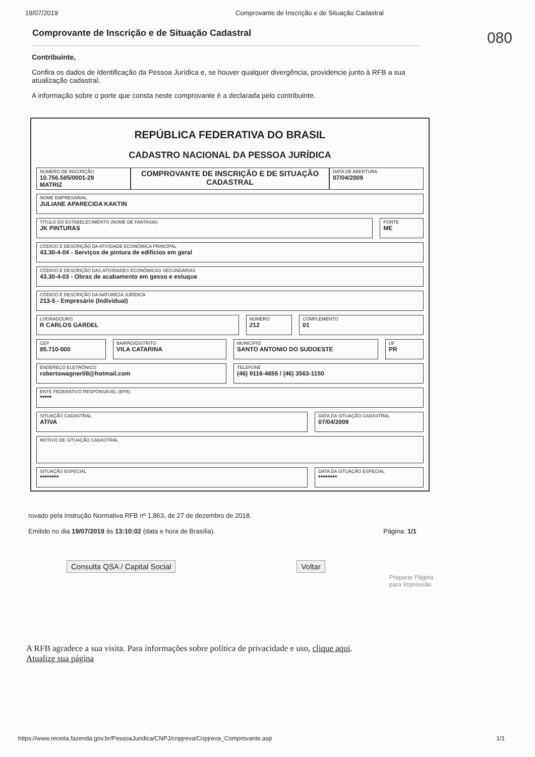19/07/2019 Comprovante de Inscrição e de Situação Cadastral
080
Comprovante de Inscrição e de Situação Cadastral
Contribuinte,
Confira os dados de Identificação da Pessoa Jurídica e, se houver qualquer divergência, providencie junto à RFB a sua atualização cadastral.
A informação sobre o porte que consta neste comprovante é a declarada pelo contribuinte.
REPÚBLICA FEDERATIVA DO BRASIL
CADASTRO NACIONAL DA PESSOA JURÍDICA
NÚMERO DE INSCRIÇÃO
10.756.585/0001-28
MATRIZ
COMPROVANTE DE INSCRIÇÃO E DE SITUAÇÃO CADASTRAL
DATA DE ABERTURA
07/04/2009
NOME EMPRESARIAL
JULIANE APARECIDA KAKTIN
TÍTULO DO ESTABELECIMENTO (NOME DE FANTASIA)
JK PINTURAS
PORTE
ME
CÓDIGO E DESCRIÇÃO DA ATIVIDADE ECONÔMICA PRINCIPAL
43.30-4-04 - Serviços de pintura de edifícios em geral
CÓDIGO E DESCRIÇÃO DAS ATIVIDADES ECONÔMICAS SECUNDÁRIAS
43.30-4-03 - Obras de acabamento em gesso e estuque
CÓDIGO E DESCRIÇÃO DA NATUREZA JURÍDICA
213-5 - Empresário (Individual)
LOGRADOURO
R CARLOS GARDEL
NÚMERO
212
COMPLEMENTO
01
CEP
85.710-000
BAIRRO/DISTRITO
VILA CATARINA
MUNICÍPIO
SANTO ANTONIO DO SUDOESTE
UF
PR
ENDEREÇO ELETRÔNICO
robertowagner08@hotmail.com
TELEFONE
(46) 9116-4655 / (46) 3563-1150
ENTE FEDERATIVO RESPONSÁVEL (EFR)
*****
SITUAÇÃO CADASTRAL
ATIVA
DATA DA SITUAÇÃO CADASTRAL
07/04/2009
MOTIVO DE SITUAÇÃO CADASTRAL
SITUAÇÃO ESPECIAL
********
DATA DA SITUAÇÃO ESPECIAL
********
rovado pela Instrução Normativa RFB nº 1.863, de 27 de dezembro de 2018.
Emitido no dia 19/07/2019 às 13:10:02 (data e hora de Brasília). Página: 1/1
Consulta QSA / Capital Social Voltar
Preparar Página
para Impressão
A RFB agradece a sua visita. Para informações sobre política de privacidade e uso, clique aqui.
Atualize sua página
https://www.receita.fazenda.gov.br/PessoaJuridica/CNPJ/cnpjreva/Cnpjreva_Comprovante.asp 1/1